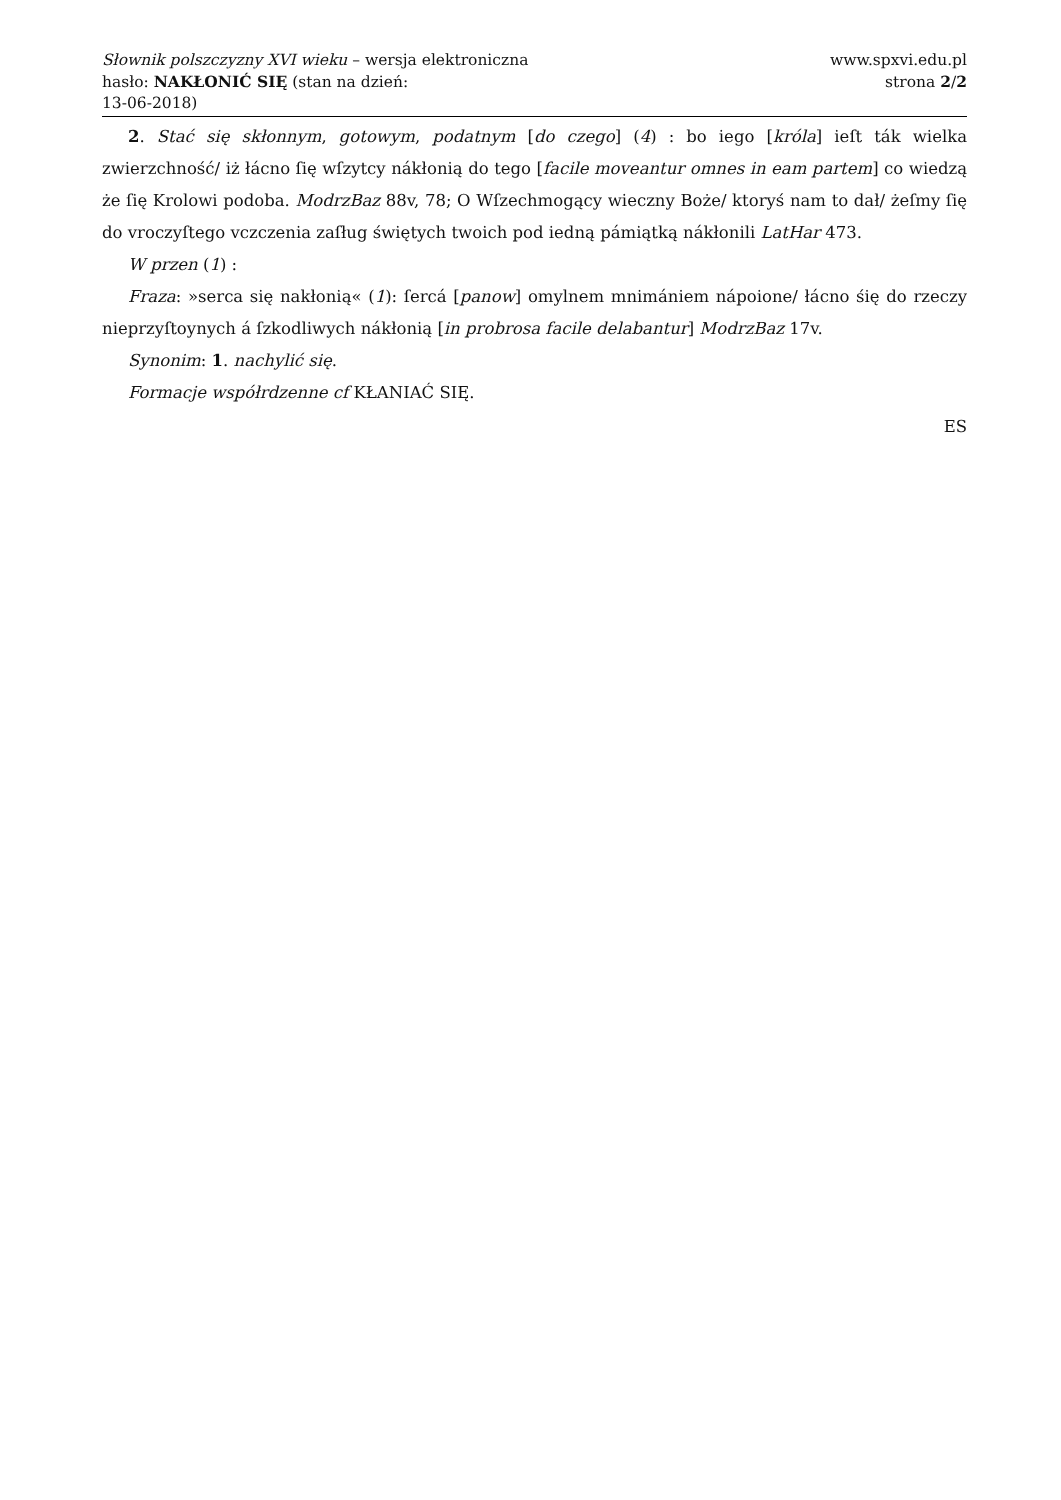Słownik polszczyzny XVI wieku – wersja elektroniczna
hasło: NAKŁONIĆ SIĘ (stan na dzień:
13-06-2018)
www.spxvi.edu.pl
strona 2/2
2. Stać się skłonnym, gotowym, podatnym [do czego] (4) : bo iego [króla] ieſt ták wielka zwierzchność/ iż łácno ſię wſzytcy nákłonią do tego [facile moveantur omnes in eam partem] co wiedzą że ſię Krolowi podoba. ModrzBaz 88v, 78; O Wſzechmogący wieczny Boże/ ktoryś nam to dał/ żeſmy ſię do vroczyſtego vczczenia zaſług świętych twoich pod iedną pámiątką nákłonili LatHar 473.
W przen (1) :
Fraza: »serca się nakłonią« (1): ſercá [panow] omylnem mnimániem nápoione/ łácno śię do rzeczy nieprzyſtoynych á ſzkodliwych nákłonią [in probrosa facile delabantur] ModrzBaz 17v.
Synonim: 1. nachylić się.
Formacje współrdzenne cf KŁANIAĆ SIĘ.
ES